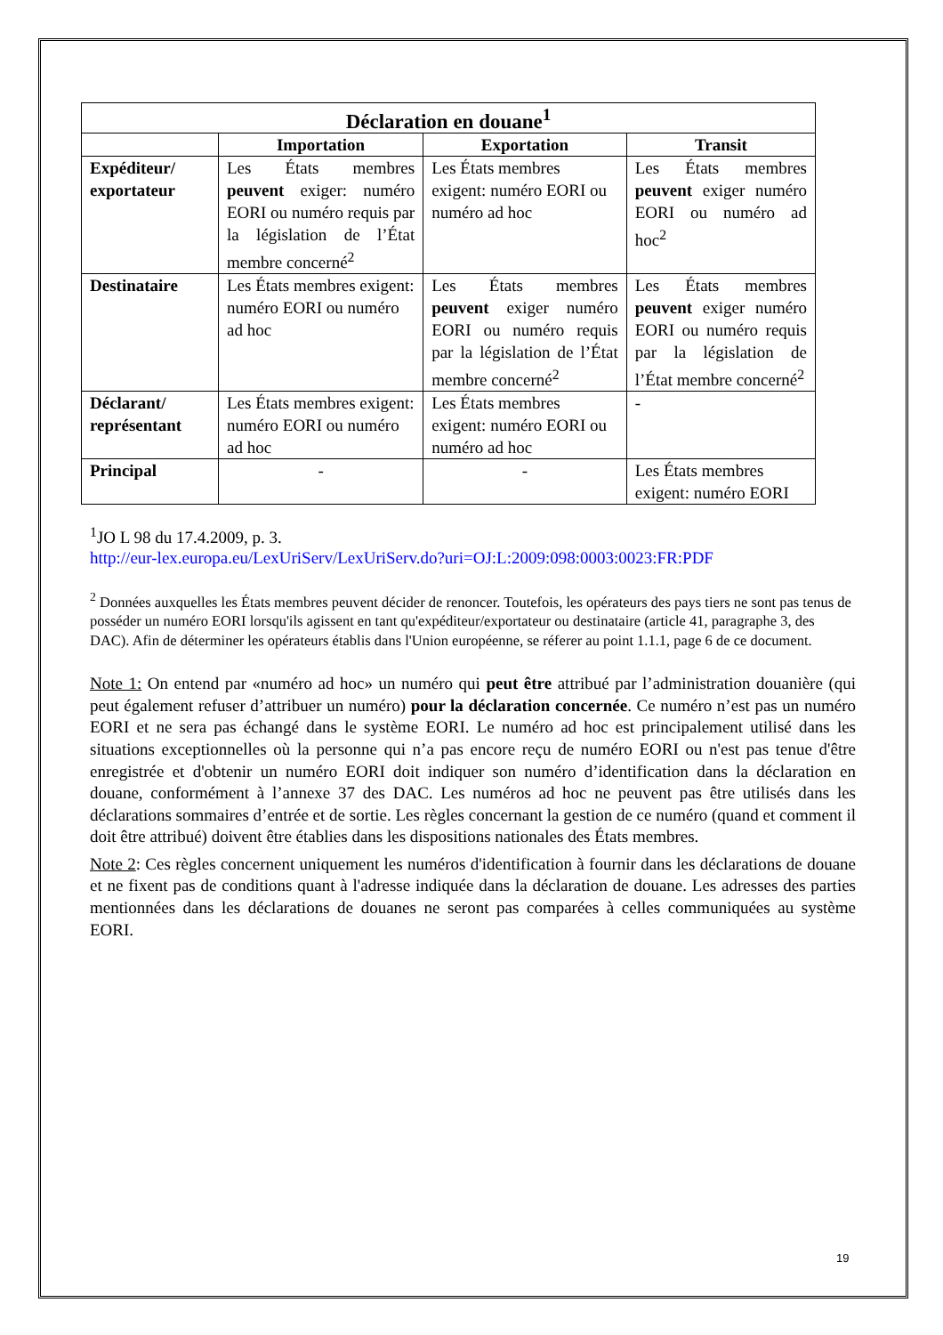| Déclaration en douane<sup>1</sup> | | | |
| --- | --- | --- | --- |
| | Importation | Exportation | Transit |
| Expéditeur/ exportateur | Les États membres peuvent exiger: numéro EORI ou numéro requis par la législation de l’État membre concerné<sup>2</sup> | Les États membres exigent: numéro EORI ou numéro ad hoc | Les États membres peuvent exiger numéro EORI ou numéro ad hoc<sup>2</sup> |
| Destinataire | Les États membres exigent: numéro EORI ou numéro ad hoc | Les États membres peuvent exiger numéro EORI ou numéro requis par la législation de l’État membre concerné<sup>2</sup> | Les États membres peuvent exiger numéro EORI ou numéro requis par la législation de l’État membre concerné<sup>2</sup> |
| Déclarant/ représentant | Les États membres exigent: numéro EORI ou numéro ad hoc | Les États membres exigent: numéro EORI ou numéro ad hoc | - |
| Principal | - | - | Les États membres exigent: numéro EORI |
<sup>1</sup> JO L 98 du 17.4.2009, p. 3.
http://eur-lex.europa.eu/LexUriServ/LexUriServ.do?uri=OJ:L:2009:098:0003:0023:FR:PDF
<sup>2</sup> Données auxquelles les États membres peuvent décider de renoncer. Toutefois, les opérateurs des pays tiers ne sont pas tenus de posséder un numéro EORI lorsqu'ils agissent en tant qu'expéditeur/exportateur ou destinataire (article 41, paragraphe 3, des DAC). Afin de déterminer les opérateurs établis dans l'Union européenne, se réferer au point 1.1.1, page 6 de ce document.
Note 1: On entend par «numéro ad hoc» un numéro qui peut être attribué par l’administration douanière (qui peut également refuser d’attribuer un numéro) pour la déclaration concernée. Ce numéro n’est pas un numéro EORI et ne sera pas échangé dans le système EORI. Le numéro ad hoc est principalement utilisé dans les situations exceptionnelles où la personne qui n’a pas encore reçu de numéro EORI ou n'est pas tenue d'être enregistrée et d'obtenir un numéro EORI doit indiquer son numéro d’identification dans la déclaration en douane, conformément à l’annexe 37 des DAC. Les numéros ad hoc ne peuvent pas être utilisés dans les déclarations sommaires d’entrée et de sortie. Les règles concernant la gestion de ce numéro (quand et comment il doit être attribué) doivent être établies dans les dispositions nationales des États membres.
Note 2: Ces règles concernent uniquement les numéros d'identification à fournir dans les déclarations de douane et ne fixent pas de conditions quant à l'adresse indiquée dans la déclaration de douane. Les adresses des parties mentionnées dans les déclarations de douanes ne seront pas comparées à celles communiquées au système EORI.
19